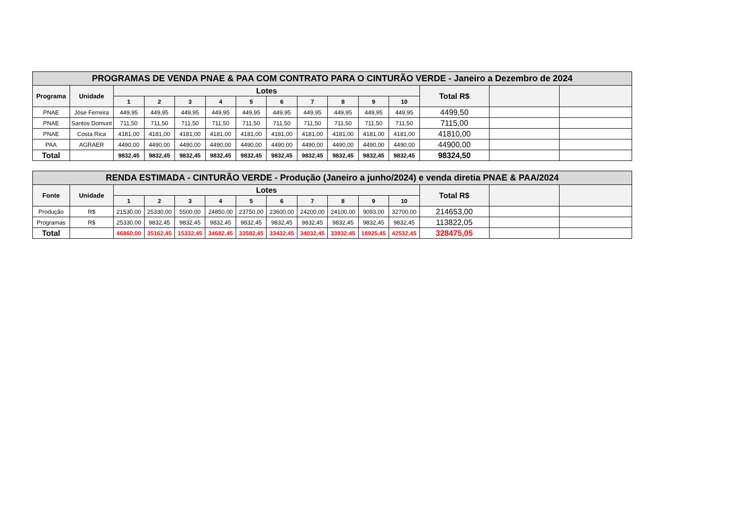| PROGRAMAS DE VENDA PNAE & PAA COM CONTRATO PARA O CINTURÃO VERDE - Janeiro a Dezembro de 2024 | | | | | | | | | | | | | | |
| --- | --- | --- | --- | --- | --- | --- | --- | --- | --- | --- | --- | --- | --- | --- |
| Programa | Unidade | Lotes | | | | | | | | | | Total R$ | | |
| | | 1 | 2 | 3 | 4 | 5 | 6 | 7 | 8 | 9 | 10 | | | |
| PNAE | Jóse Ferreira | 449,95 | 449,95 | 449,95 | 449,95 | 449,95 | 449,95 | 449,95 | 449,95 | 449,95 | 449,95 | 4499,50 | | |
| PNAE | Santos Domunt | 711,50 | 711,50 | 711,50 | 711,50 | 711,50 | 711,50 | 711,50 | 711,50 | 711,50 | 711,50 | 7115,00 | | |
| PNAE | Costa Rica | 4181,00 | 4181,00 | 4181,00 | 4181,00 | 4181,00 | 4181,00 | 4181,00 | 4181,00 | 4181,00 | 4181,00 | 41810,00 | | |
| PAA | AGRAER | 4490,00 | 4490,00 | 4490,00 | 4490,00 | 4490,00 | 4490,00 | 4490,00 | 4490,00 | 4490,00 | 4490,00 | 44900,00 | | |
| Total | | 9832,45 | 9832,45 | 9832,45 | 9832,45 | 9832,45 | 9832,45 | 9832,45 | 9832,45 | 9832,45 | 9832,45 | 98324,50 | | |
| RENDA ESTIMADA - CINTURÃO VERDE - Produção (Janeiro a junho/2024) e venda diretia PNAE & PAA/2024 | | | | | | | | | | | | | | |
| --- | --- | --- | --- | --- | --- | --- | --- | --- | --- | --- | --- | --- | --- | --- |
| Fonte | Unidade | Lotes | | | | | | | | | | Total R$ | | |
| | | 1 | 2 | 3 | 4 | 5 | 6 | 7 | 8 | 9 | 10 | | | |
| Produção | R$ | 21530,00 | 25330,00 | 5500,00 | 24850,00 | 23750,00 | 23600,00 | 24200,00 | 24100,00 | 9093,00 | 32700,00 | 214653,00 | | |
| Programas | R$ | 25330,00 | 9832,45 | 9832,45 | 9832,45 | 9832,45 | 9832,45 | 9832,45 | 9832,45 | 9832,45 | 9832,45 | 113822,05 | | |
| Total | | 46860,00 | 35162,45 | 15332,45 | 34682,45 | 33582,45 | 33432,45 | 34032,45 | 33932,45 | 18925,45 | 42532,45 | 328475,05 | | |